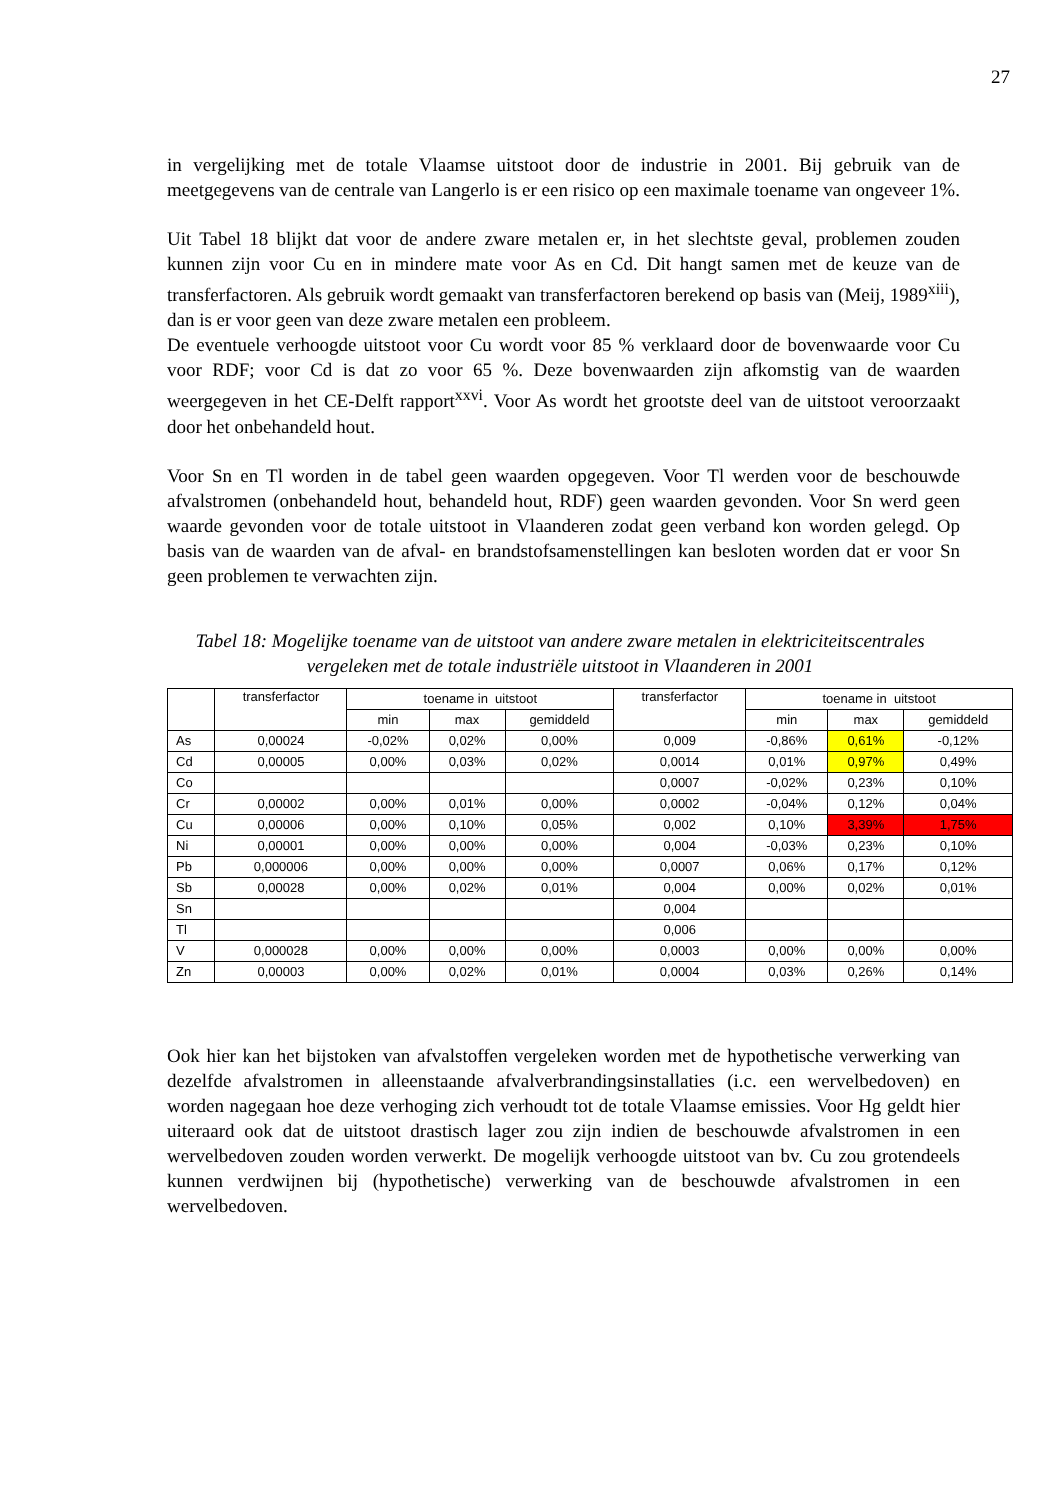27
in vergelijking met de totale Vlaamse uitstoot door de industrie in 2001. Bij gebruik van de meetgegevens van de centrale van Langerlo is er een risico op een maximale toename van ongeveer 1%.
Uit Tabel 18 blijkt dat voor de andere zware metalen er, in het slechtste geval, problemen zouden kunnen zijn voor Cu en in mindere mate voor As en Cd. Dit hangt samen met de keuze van de transferfactoren. Als gebruik wordt gemaakt van transferfactoren berekend op basis van (Meij, 1989<sup>xiii</sup>), dan is er voor geen van deze zware metalen een probleem.
De eventuele verhoogde uitstoot voor Cu wordt voor 85 % verklaard door de bovenwaarde voor Cu voor RDF; voor Cd is dat zo voor 65 %. Deze bovenwaarden zijn afkomstig van de waarden weergegeven in het CE-Delft rapport<sup>xxvi</sup>. Voor As wordt het grootste deel van de uitstoot veroorzaakt door het onbehandeld hout.
Voor Sn en Tl worden in de tabel geen waarden opgegeven. Voor Tl werden voor de beschouwde afvalstromen (onbehandeld hout, behandeld hout, RDF) geen waarden gevonden. Voor Sn werd geen waarde gevonden voor de totale uitstoot in Vlaanderen zodat geen verband kon worden gelegd. Op basis van de waarden van de afval- en brandstofsamenstellingen kan besloten worden dat er voor Sn geen problemen te verwachten zijn.
Tabel 18: Mogelijke toename van de uitstoot van andere zware metalen in elektriciteitscentrales vergeleken met de totale industriële uitstoot in Vlaanderen in 2001
| | transferfactor | toename in uitstoot | | | transferfactor | toename in uitstoot | | |
| --- | --- | --- | --- | --- | --- | --- | --- | --- |
| | | min | max | gemiddeld | | min | max | gemiddeld |
| As | 0,00024 | -0,02% | 0,02% | 0,00% | 0,009 | -0,86% | 0,61% | -0,12% |
| Cd | 0,00005 | 0,00% | 0,03% | 0,02% | 0,0014 | 0,01% | 0,97% | 0,49% |
| Co | | | | | 0,0007 | -0,02% | 0,23% | 0,10% |
| Cr | 0,00002 | 0,00% | 0,01% | 0,00% | 0,0002 | -0,04% | 0,12% | 0,04% |
| Cu | 0,00006 | 0,00% | 0,10% | 0,05% | 0,002 | 0,10% | 3,39% | 1,75% |
| Ni | 0,00001 | 0,00% | 0,00% | 0,00% | 0,004 | -0,03% | 0,23% | 0,10% |
| Pb | 0,000006 | 0,00% | 0,00% | 0,00% | 0,0007 | 0,06% | 0,17% | 0,12% |
| Sb | 0,00028 | 0,00% | 0,02% | 0,01% | 0,004 | 0,00% | 0,02% | 0,01% |
| Sn | | | | | 0,004 | | | |
| Tl | | | | | 0,006 | | | |
| V | 0,000028 | 0,00% | 0,00% | 0,00% | 0,0003 | 0,00% | 0,00% | 0,00% |
| Zn | 0,00003 | 0,00% | 0,02% | 0,01% | 0,0004 | 0,03% | 0,26% | 0,14% |
Ook hier kan het bijstoken van afvalstoffen vergeleken worden met de hypothetische verwerking van dezelfde afvalstromen in alleenstaande afvalverbrandingsinstallaties (i.c. een wervelbedoven) en worden nagegaan hoe deze verhoging zich verhoudt tot de totale Vlaamse emissies. Voor Hg geldt hier uiteraard ook dat de uitstoot drastisch lager zou zijn indien de beschouwde afvalstromen in een wervelbedoven zouden worden verwerkt. De mogelijk verhoogde uitstoot van bv. Cu zou grotendeels kunnen verdwijnen bij (hypothetische) verwerking van de beschouwde afvalstromen in een wervelbedoven.